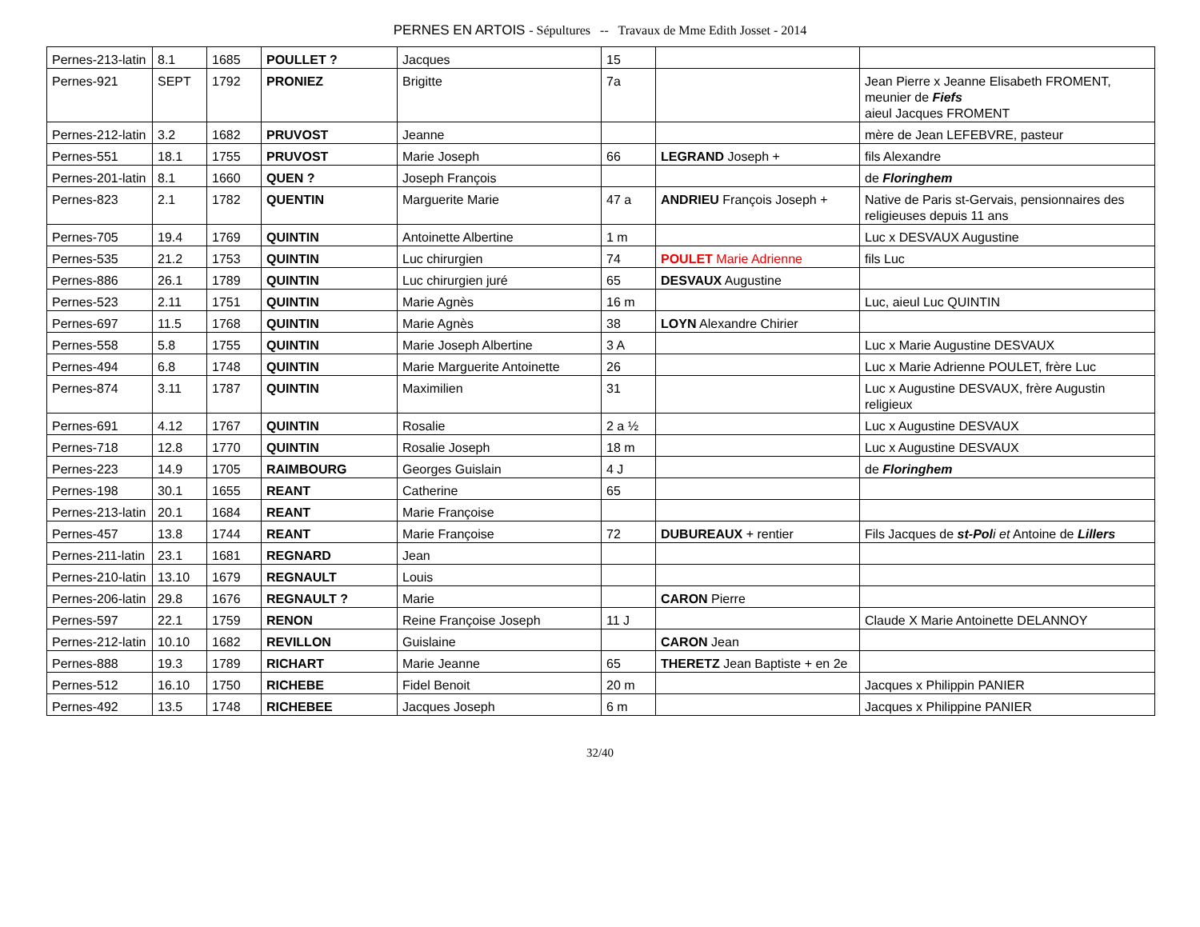PERNES EN ARTOIS - Sépultures -- Travaux de Mme Edith Josset - 2014
| Pernes-213-latin | 8.1 | 1685 | POULLET ? | Jacques | 15 | | |
| Pernes-921 | SEPT | 1792 | PRONIEZ | Brigitte | 7a | | Jean Pierre x Jeanne Elisabeth FROMENT, meunier de Fiefs aieul Jacques FROMENT |
| Pernes-212-latin | 3.2 | 1682 | PRUVOST | Jeanne | | | mère de Jean LEFEBVRE, pasteur |
| Pernes-551 | 18.1 | 1755 | PRUVOST | Marie Joseph | 66 | LEGRAND Joseph + | fils Alexandre |
| Pernes-201-latin | 8.1 | 1660 | QUEN ? | Joseph François | | | de Floringhem |
| Pernes-823 | 2.1 | 1782 | QUENTIN | Marguerite Marie | 47 a | ANDRIEU François Joseph + | Native de Paris st-Gervais, pensionnaires des religieuses depuis 11 ans |
| Pernes-705 | 19.4 | 1769 | QUINTIN | Antoinette Albertine | 1 m | | Luc x DESVAUX Augustine |
| Pernes-535 | 21.2 | 1753 | QUINTIN | Luc chirurgien | 74 | POULET Marie Adrienne | fils Luc |
| Pernes-886 | 26.1 | 1789 | QUINTIN | Luc chirurgien juré | 65 | DESVAUX Augustine | |
| Pernes-523 | 2.11 | 1751 | QUINTIN | Marie Agnès | 16 m | | Luc, aieul Luc QUINTIN |
| Pernes-697 | 11.5 | 1768 | QUINTIN | Marie Agnès | 38 | LOYN Alexandre Chirier | |
| Pernes-558 | 5.8 | 1755 | QUINTIN | Marie Joseph Albertine | 3 A | | Luc x Marie Augustine DESVAUX |
| Pernes-494 | 6.8 | 1748 | QUINTIN | Marie Marguerite Antoinette | 26 | | Luc x Marie Adrienne POULET, frère Luc |
| Pernes-874 | 3.11 | 1787 | QUINTIN | Maximilien | 31 | | Luc x Augustine DESVAUX, frère Augustin religieux |
| Pernes-691 | 4.12 | 1767 | QUINTIN | Rosalie | 2 a ½ | | Luc x Augustine DESVAUX |
| Pernes-718 | 12.8 | 1770 | QUINTIN | Rosalie Joseph | 18 m | | Luc x Augustine DESVAUX |
| Pernes-223 | 14.9 | 1705 | RAIMBOURG | Georges Guislain | 4 J | | de Floringhem |
| Pernes-198 | 30.1 | 1655 | REANT | Catherine | 65 | | |
| Pernes-213-latin | 20.1 | 1684 | REANT | Marie Françoise | | | |
| Pernes-457 | 13.8 | 1744 | REANT | Marie Françoise | 72 | DUBUREAUX + rentier | Fils Jacques de st-Pol i et Antoine de Lillers |
| Pernes-211-latin | 23.1 | 1681 | REGNARD | Jean | | | |
| Pernes-210-latin | 13.10 | 1679 | REGNAULT | Louis | | | |
| Pernes-206-latin | 29.8 | 1676 | REGNAULT ? | Marie | | CARON Pierre | |
| Pernes-597 | 22.1 | 1759 | RENON | Reine Françoise Joseph | 11 J | | Claude X Marie Antoinette DELANNOY |
| Pernes-212-latin | 10.10 | 1682 | REVILLON | Guislaine | | CARON Jean | |
| Pernes-888 | 19.3 | 1789 | RICHART | Marie Jeanne | 65 | THERETZ Jean Baptiste + en 2e | |
| Pernes-512 | 16.10 | 1750 | RICHEBE | Fidel Benoit | 20 m | | Jacques x Philippin PANIER |
| Pernes-492 | 13.5 | 1748 | RICHEBEE | Jacques Joseph | 6 m | | Jacques x Philippine PANIER |
32/40